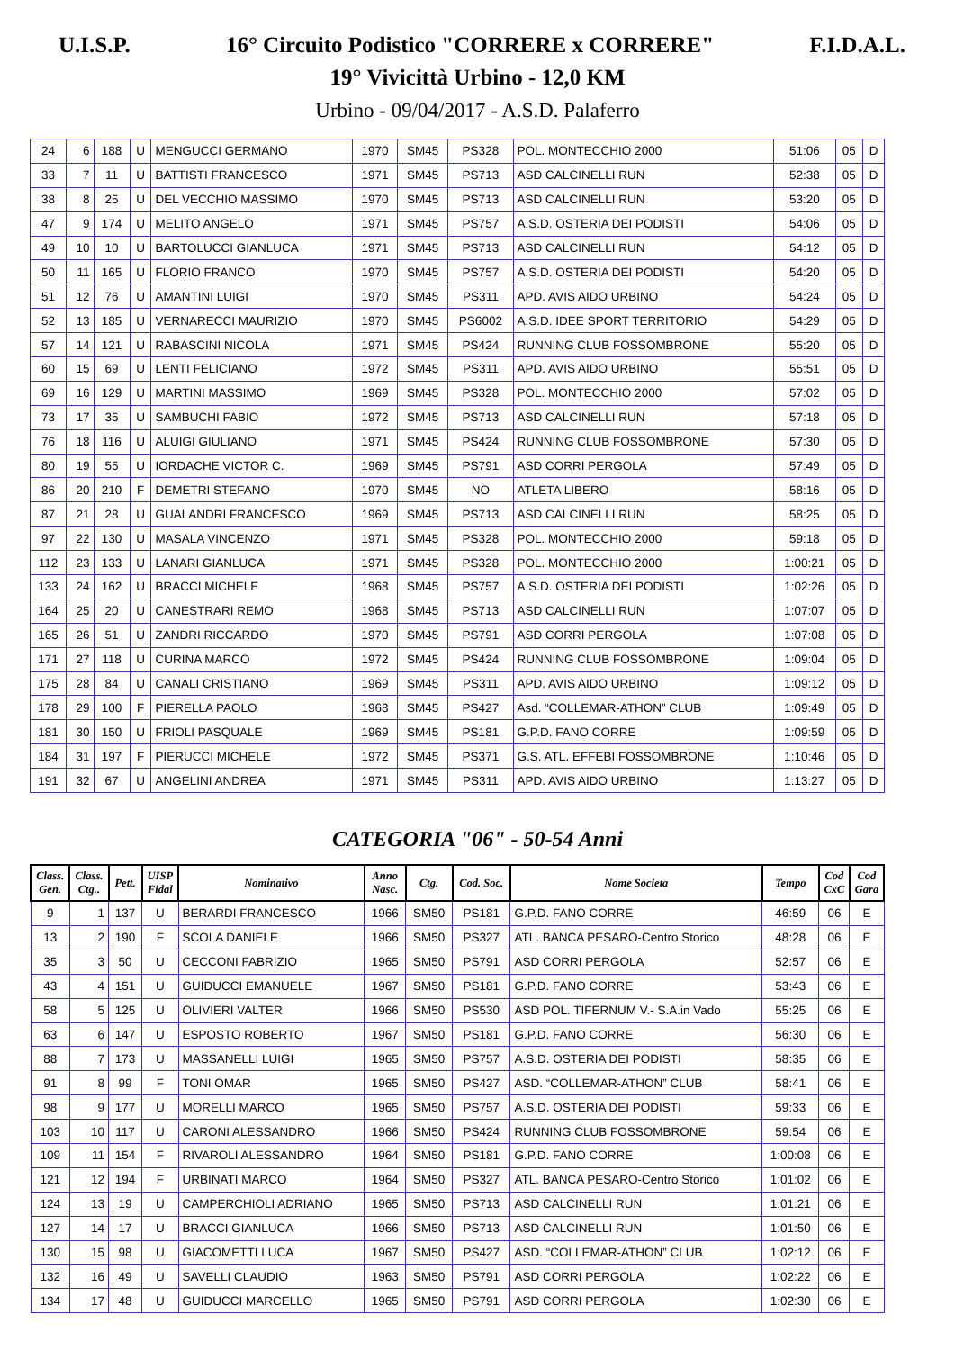U.I.S.P. 16° Circuito Podistico "CORRERE x CORRERE" F.I.D.A.L.
19° Vivicittà Urbino - 12,0 KM
Urbino - 09/04/2017 - A.S.D. Palaferro
| 24 | 6 | 188 | U | MENGUCCI GERMANO | 1970 | SM45 | PS328 | POL. MONTECCHIO 2000 | 51:06 | 05 | D |
| 33 | 7 | 11 | U | BATTISTI FRANCESCO | 1971 | SM45 | PS713 | ASD CALCINELLI RUN | 52:38 | 05 | D |
| 38 | 8 | 25 | U | DEL VECCHIO MASSIMO | 1970 | SM45 | PS713 | ASD CALCINELLI RUN | 53:20 | 05 | D |
| 47 | 9 | 174 | U | MELITO ANGELO | 1971 | SM45 | PS757 | A.S.D. OSTERIA DEI PODISTI | 54:06 | 05 | D |
| 49 | 10 | 10 | U | BARTOLUCCI GIANLUCA | 1971 | SM45 | PS713 | ASD CALCINELLI RUN | 54:12 | 05 | D |
| 50 | 11 | 165 | U | FLORIO FRANCO | 1970 | SM45 | PS757 | A.S.D. OSTERIA DEI PODISTI | 54:20 | 05 | D |
| 51 | 12 | 76 | U | AMANTINI LUIGI | 1970 | SM45 | PS311 | APD. AVIS AIDO URBINO | 54:24 | 05 | D |
| 52 | 13 | 185 | U | VERNARECCI MAURIZIO | 1970 | SM45 | PS6002 | A.S.D. IDEE SPORT TERRITORIO | 54:29 | 05 | D |
| 57 | 14 | 121 | U | RABASCINI NICOLA | 1971 | SM45 | PS424 | RUNNING CLUB FOSSOMBRONE | 55:20 | 05 | D |
| 60 | 15 | 69 | U | LENTI FELICIANO | 1972 | SM45 | PS311 | APD. AVIS AIDO URBINO | 55:51 | 05 | D |
| 69 | 16 | 129 | U | MARTINI MASSIMO | 1969 | SM45 | PS328 | POL. MONTECCHIO 2000 | 57:02 | 05 | D |
| 73 | 17 | 35 | U | SAMBUCHI FABIO | 1972 | SM45 | PS713 | ASD CALCINELLI RUN | 57:18 | 05 | D |
| 76 | 18 | 116 | U | ALUIGI GIULIANO | 1971 | SM45 | PS424 | RUNNING CLUB FOSSOMBRONE | 57:30 | 05 | D |
| 80 | 19 | 55 | U | IORDACHE VICTOR C. | 1969 | SM45 | PS791 | ASD CORRI PERGOLA | 57:49 | 05 | D |
| 86 | 20 | 210 | F | DEMETRI STEFANO | 1970 | SM45 | NO | ATLETA LIBERO | 58:16 | 05 | D |
| 87 | 21 | 28 | U | GUALANDRI FRANCESCO | 1969 | SM45 | PS713 | ASD CALCINELLI RUN | 58:25 | 05 | D |
| 97 | 22 | 130 | U | MASALA VINCENZO | 1971 | SM45 | PS328 | POL. MONTECCHIO 2000 | 59:18 | 05 | D |
| 112 | 23 | 133 | U | LANARI GIANLUCA | 1971 | SM45 | PS328 | POL. MONTECCHIO 2000 | 1:00:21 | 05 | D |
| 133 | 24 | 162 | U | BRACCI MICHELE | 1968 | SM45 | PS757 | A.S.D. OSTERIA DEI PODISTI | 1:02:26 | 05 | D |
| 164 | 25 | 20 | U | CANESTRARI REMO | 1968 | SM45 | PS713 | ASD CALCINELLI RUN | 1:07:07 | 05 | D |
| 165 | 26 | 51 | U | ZANDRI RICCARDO | 1970 | SM45 | PS791 | ASD CORRI PERGOLA | 1:07:08 | 05 | D |
| 171 | 27 | 118 | U | CURINA MARCO | 1972 | SM45 | PS424 | RUNNING CLUB FOSSOMBRONE | 1:09:04 | 05 | D |
| 175 | 28 | 84 | U | CANALI CRISTIANO | 1969 | SM45 | PS311 | APD. AVIS AIDO URBINO | 1:09:12 | 05 | D |
| 178 | 29 | 100 | F | PIERELLA PAOLO | 1968 | SM45 | PS427 | Asd. “COLLEMAR-ATHON” CLUB | 1:09:49 | 05 | D |
| 181 | 30 | 150 | U | FRIOLI PASQUALE | 1969 | SM45 | PS181 | G.P.D. FANO CORRE | 1:09:59 | 05 | D |
| 184 | 31 | 197 | F | PIERUCCI MICHELE | 1972 | SM45 | PS371 | G.S. ATL. EFFEBI FOSSOMBRONE | 1:10:46 | 05 | D |
| 191 | 32 | 67 | U | ANGELINI ANDREA | 1971 | SM45 | PS311 | APD. AVIS AIDO URBINO | 1:13:27 | 05 | D |
CATEGORIA "06" - 50-54 Anni
| Class. Gen. | Class. Ctg.. | Pett. | UISP Fidal | Nominativo | Anno Nasc. | Ctg. | Cod. Soc. | Nome Societa | Tempo | Cod CxC | Cod Gara |
| --- | --- | --- | --- | --- | --- | --- | --- | --- | --- | --- | --- |
| 9 | 1 | 137 | U | BERARDI FRANCESCO | 1966 | SM50 | PS181 | G.P.D. FANO CORRE | 46:59 | 06 | E |
| 13 | 2 | 190 | F | SCOLA DANIELE | 1966 | SM50 | PS327 | ATL. BANCA PESARO-Centro Storico | 48:28 | 06 | E |
| 35 | 3 | 50 | U | CECCONI FABRIZIO | 1965 | SM50 | PS791 | ASD CORRI PERGOLA | 52:57 | 06 | E |
| 43 | 4 | 151 | U | GUIDUCCI EMANUELE | 1967 | SM50 | PS181 | G.P.D. FANO CORRE | 53:43 | 06 | E |
| 58 | 5 | 125 | U | OLIVIERI VALTER | 1966 | SM50 | PS530 | ASD POL. TIFERNUM V.- S.A.in Vado | 55:25 | 06 | E |
| 63 | 6 | 147 | U | ESPOSTO ROBERTO | 1967 | SM50 | PS181 | G.P.D. FANO CORRE | 56:30 | 06 | E |
| 88 | 7 | 173 | U | MASSANELLI LUIGI | 1965 | SM50 | PS757 | A.S.D. OSTERIA DEI PODISTI | 58:35 | 06 | E |
| 91 | 8 | 99 | F | TONI OMAR | 1965 | SM50 | PS427 | ASD. “COLLEMAR-ATHON” CLUB | 58:41 | 06 | E |
| 98 | 9 | 177 | U | MORELLI MARCO | 1965 | SM50 | PS757 | A.S.D. OSTERIA DEI PODISTI | 59:33 | 06 | E |
| 103 | 10 | 117 | U | CARONI ALESSANDRO | 1966 | SM50 | PS424 | RUNNING CLUB FOSSOMBRONE | 59:54 | 06 | E |
| 109 | 11 | 154 | F | RIVAROLI ALESSANDRO | 1964 | SM50 | PS181 | G.P.D. FANO CORRE | 1:00:08 | 06 | E |
| 121 | 12 | 194 | F | URBINATI MARCO | 1964 | SM50 | PS327 | ATL. BANCA PESARO-Centro Storico | 1:01:02 | 06 | E |
| 124 | 13 | 19 | U | CAMPERCHIOLI ADRIANO | 1965 | SM50 | PS713 | ASD CALCINELLI RUN | 1:01:21 | 06 | E |
| 127 | 14 | 17 | U | BRACCI GIANLUCA | 1966 | SM50 | PS713 | ASD CALCINELLI RUN | 1:01:50 | 06 | E |
| 130 | 15 | 98 | U | GIACOMETTI LUCA | 1967 | SM50 | PS427 | ASD. “COLLEMAR-ATHON” CLUB | 1:02:12 | 06 | E |
| 132 | 16 | 49 | U | SAVELLI CLAUDIO | 1963 | SM50 | PS791 | ASD CORRI PERGOLA | 1:02:22 | 06 | E |
| 134 | 17 | 48 | U | GUIDUCCI MARCELLO | 1965 | SM50 | PS791 | ASD CORRI PERGOLA | 1:02:30 | 06 | E |